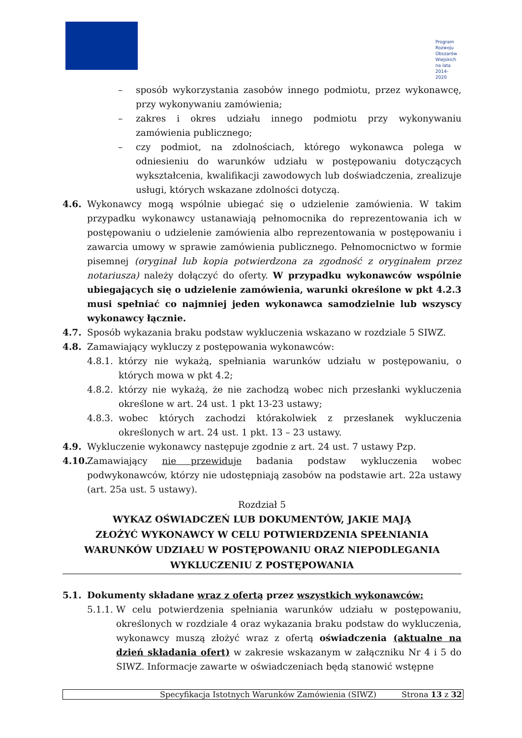Program
Rozwoju
Obszarów
Wiejskich
na lata 2014-2020
– sposób wykorzystania zasobów innego podmiotu, przez wykonawcę, przy wykonywaniu zamówienia;
– zakres i okres udziału innego podmiotu przy wykonywaniu zamówienia publicznego;
– czy podmiot, na zdolnościach, którego wykonawca polega w odniesieniu do warunków udziału w postępowaniu dotyczących wykształcenia, kwalifikacji zawodowych lub doświadczenia, zrealizuje usługi, których wskazane zdolności dotyczą.
4.6. Wykonawcy mogą wspólnie ubiegać się o udzielenie zamówienia. W takim przypadku wykonawcy ustanawiają pełnomocnika do reprezentowania ich w postępowaniu o udzielenie zamówienia albo reprezentowania w postępowaniu i zawarcia umowy w sprawie zamówienia publicznego. Pełnomocnictwo w formie pisemnej (oryginał lub kopia potwierdzona za zgodność z oryginałem przez notariusza) należy dołączyć do oferty. W przypadku wykonawców wspólnie ubiegających się o udzielenie zamówienia, warunki określone w pkt 4.2.3 musi spełniać co najmniej jeden wykonawca samodzielnie lub wszyscy wykonawcy łącznie.
4.7. Sposób wykazania braku podstaw wykluczenia wskazano w rozdziale 5 SIWZ.
4.8. Zamawiający wykluczy z postępowania wykonawców:
4.8.1.
którzy nie wykażą, spełniania warunków udziału w postępowaniu, o których mowa w pkt 4.2;
4.8.2.
którzy nie wykażą, że nie zachodzą wobec nich przesłanki wykluczenia określone w art. 24 ust. 1 pkt 13-23 ustawy;
4.8.3.
wobec których zachodzi którakolwiek z przesłanek wykluczenia określonych w art. 24 ust. 1 pkt. 13 – 23 ustawy.
4.9. Wykluczenie wykonawcy następuje zgodnie z art. 24 ust. 7 ustawy Pzp.
4.10.
Zamawiający nie przewiduje badania podstaw wykluczenia wobec podwykonawców, którzy nie udostępniają zasobów na podstawie art. 22a ustawy (art. 25a ust. 5 ustawy).
Rozdział 5
WYKAZ OŚWIADCZEŃ LUB DOKUMENTÓW, JAKIE MAJĄ
ZŁOŻYĆ WYKONAWCY W CELU POTWIERDZENIA SPEŁNIANIA
WARUNKÓW UDZIAŁU W POSTĘPOWANIU ORAZ NIEPODLEGANIA
WYKLUCZENIU Z POSTĘPOWANIA
5.1. Dokumenty składane wraz z ofertą przez wszystkich wykonawców:
5.1.1.
W celu potwierdzenia spełniania warunków udziału w postępowaniu, określonych w rozdziale 4 oraz wykazania braku podstaw do wykluczenia, wykonawcy muszą złożyć wraz z ofertą oświadczenia (aktualne na dzień składania ofert) w zakresie wskazanym w załączniku Nr 4 i 5 do SIWZ. Informacje zawarte w oświadczeniach będą stanowić wstępne
Specyfikacja Istotnych Warunków Zamówienia (SIWZ) Strona 13 z 32